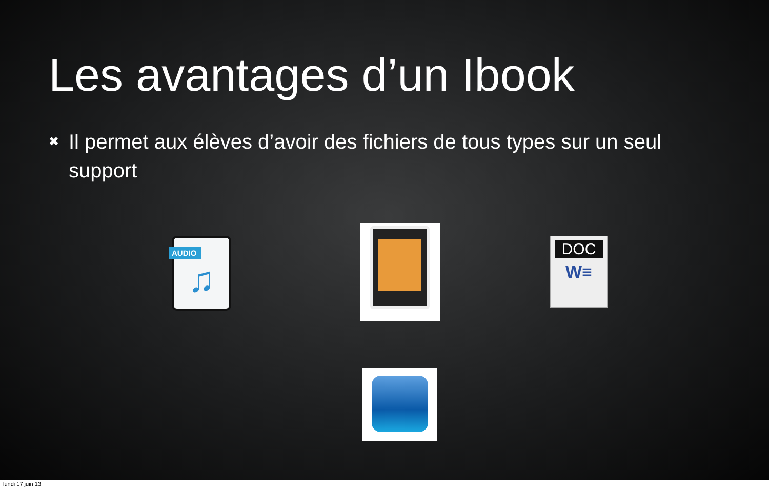Les avantages d’un Ibook
✖
Il permet aux élèves d’avoir des fichiers de tous types sur un seul support
AUDIO
♫
DOC
W≡
lundi 17 juin 13